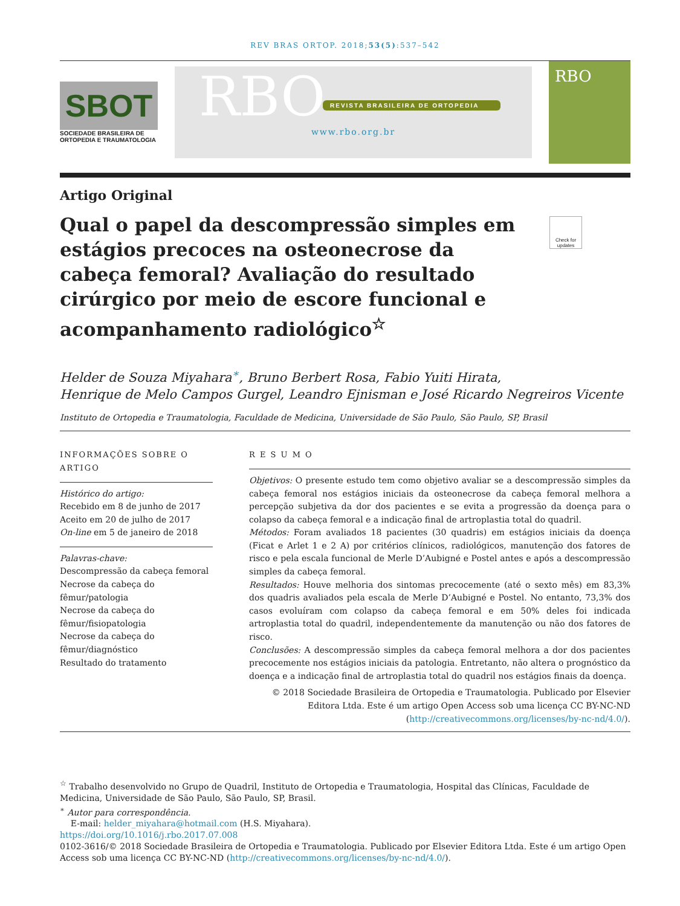REV BRAS ORTOP. 2018;53(5):537–542
SBOT
SOCIEDADE BRASILEIRA DE ORTOPEDIA E TRAUMATOLOGIA
RBO
REVISTA BRASILEIRA DE ORTOPEDIA
www.rbo.org.br
RBO
Artigo Original
Qual o papel da descompressão simples em estágios precoces na osteonecrose da cabeça femoral? Avaliação do resultado cirúrgico por meio de escore funcional e acompanhamento radiológico<sup>☆</sup>
Check for updates
Helder de Souza Miyahara<sup>∗</sup>, Bruno Berbert Rosa, Fabio Yuiti Hirata,
Henrique de Melo Campos Gurgel, Leandro Ejnisman e José Ricardo Negreiros Vicente
Instituto de Ortopedia e Traumatologia, Faculdade de Medicina, Universidade de São Paulo, São Paulo, SP, Brasil
INFORMAÇÕES SOBRE O ARTIGO
Histórico do artigo:
Recebido em 8 de junho de 2017
Aceito em 20 de julho de 2017
On-line em 5 de janeiro de 2018
Palavras-chave:
Descompressão da cabeça femoral
Necrose da cabeça do fêmur/patologia
Necrose da cabeça do fêmur/fisiopatologia
Necrose da cabeça do fêmur/diagnóstico
Resultado do tratamento
R E S U M O
Objetivos: O presente estudo tem como objetivo avaliar se a descompressão simples da cabeça femoral nos estágios iniciais da osteonecrose da cabeça femoral melhora a percepção subjetiva da dor dos pacientes e se evita a progressão da doença para o colapso da cabeça femoral e a indicação final de artroplastia total do quadril.
Métodos: Foram avaliados 18 pacientes (30 quadris) em estágios iniciais da doença (Ficat e Arlet 1 e 2 A) por critérios clínicos, radiológicos, manutenção dos fatores de risco e pela escala funcional de Merle D’Aubigné e Postel antes e após a descompressão simples da cabeça femoral.
Resultados: Houve melhoria dos sintomas precocemente (até o sexto mês) em 83,3% dos quadris avaliados pela escala de Merle D’Aubigné e Postel. No entanto, 73,3% dos casos evoluíram com colapso da cabeça femoral e em 50% deles foi indicada artroplastia total do quadril, independentemente da manutenção ou não dos fatores de risco.
Conclusões: A descompressão simples da cabeça femoral melhora a dor dos pacientes precocemente nos estágios iniciais da patologia. Entretanto, não altera o prognóstico da doença e a indicação final de artroplastia total do quadril nos estágios finais da doença.
© 2018 Sociedade Brasileira de Ortopedia e Traumatologia. Publicado por Elsevier Editora Ltda. Este é um artigo Open Access sob uma licença CC BY-NC-ND (http://creativecommons.org/licenses/by-nc-nd/4.0/).
<sup>☆</sup> Trabalho desenvolvido no Grupo de Quadril, Instituto de Ortopedia e Traumatologia, Hospital das Clínicas, Faculdade de Medicina, Universidade de São Paulo, São Paulo, SP, Brasil.
<sup>∗</sup> Autor para correspondência.
E-mail: helder_miyahara@hotmail.com (H.S. Miyahara).
https://doi.org/10.1016/j.rbo.2017.07.008
0102-3616/© 2018 Sociedade Brasileira de Ortopedia e Traumatologia. Publicado por Elsevier Editora Ltda. Este é um artigo Open Access sob uma licença CC BY-NC-ND (http://creativecommons.org/licenses/by-nc-nd/4.0/).